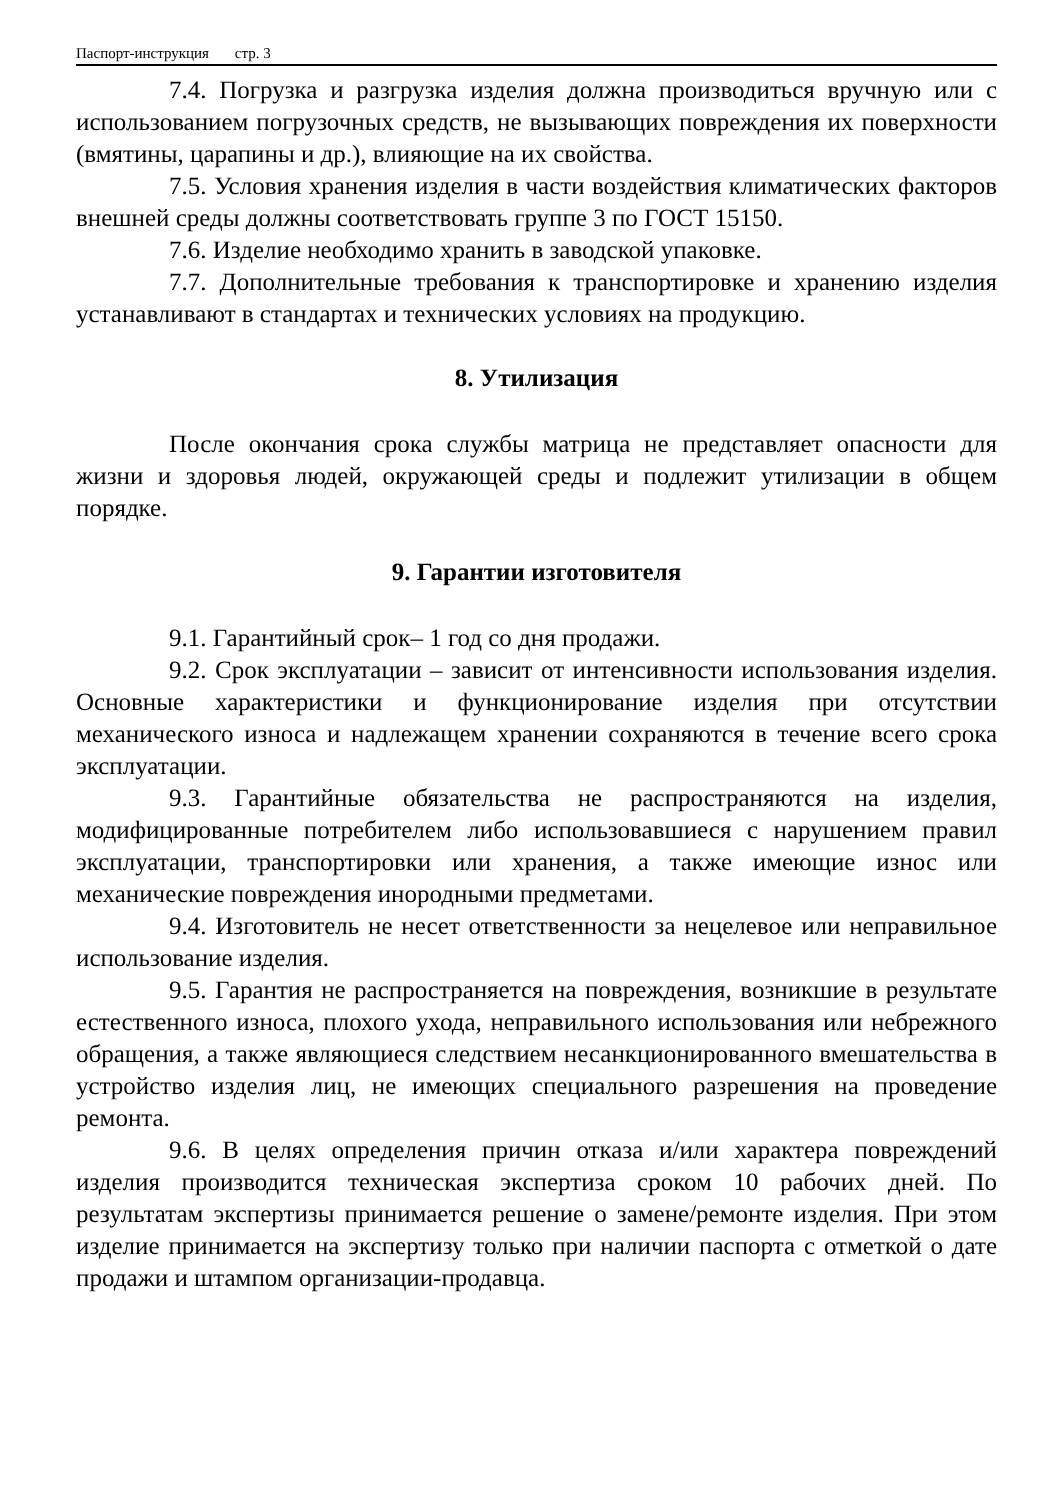Паспорт-инструкция стр. 3
7.4. Погрузка и разгрузка изделия должна производиться вручную или с использованием погрузочных средств, не вызывающих повреждения их поверхности (вмятины, царапины и др.), влияющие на их свойства.
7.5. Условия хранения изделия в части воздействия климатических факторов внешней среды должны соответствовать группе 3 по ГОСТ 15150.
7.6. Изделие необходимо хранить в заводской упаковке.
7.7. Дополнительные требования к транспортировке и хранению изделия устанавливают в стандартах и технических условиях на продукцию.
8. Утилизация
После окончания срока службы матрица не представляет опасности для жизни и здоровья людей, окружающей среды и подлежит утилизации в общем порядке.
9. Гарантии изготовителя
9.1. Гарантийный срок– 1 год со дня продажи.
9.2. Срок эксплуатации – зависит от интенсивности использования изделия. Основные характеристики и функционирование изделия при отсутствии механического износа и надлежащем хранении сохраняются в течение всего срока эксплуатации.
9.3. Гарантийные обязательства не распространяются на изделия, модифицированные потребителем либо использовавшиеся с нарушением правил эксплуатации, транспортировки или хранения, а также имеющие износ или механические повреждения инородными предметами.
9.4. Изготовитель не несет ответственности за нецелевое или неправильное использование изделия.
9.5. Гарантия не распространяется на повреждения, возникшие в результате естественного износа, плохого ухода, неправильного использования или небрежного обращения, а также являющиеся следствием несанкционированного вмешательства в устройство изделия лиц, не имеющих специального разрешения на проведение ремонта.
9.6. В целях определения причин отказа и/или характера повреждений изделия производится техническая экспертиза сроком 10 рабочих дней. По результатам экспертизы принимается решение о замене/ремонте изделия. При этом изделие принимается на экспертизу только при наличии паспорта с отметкой о дате продажи и штампом организации-продавца.